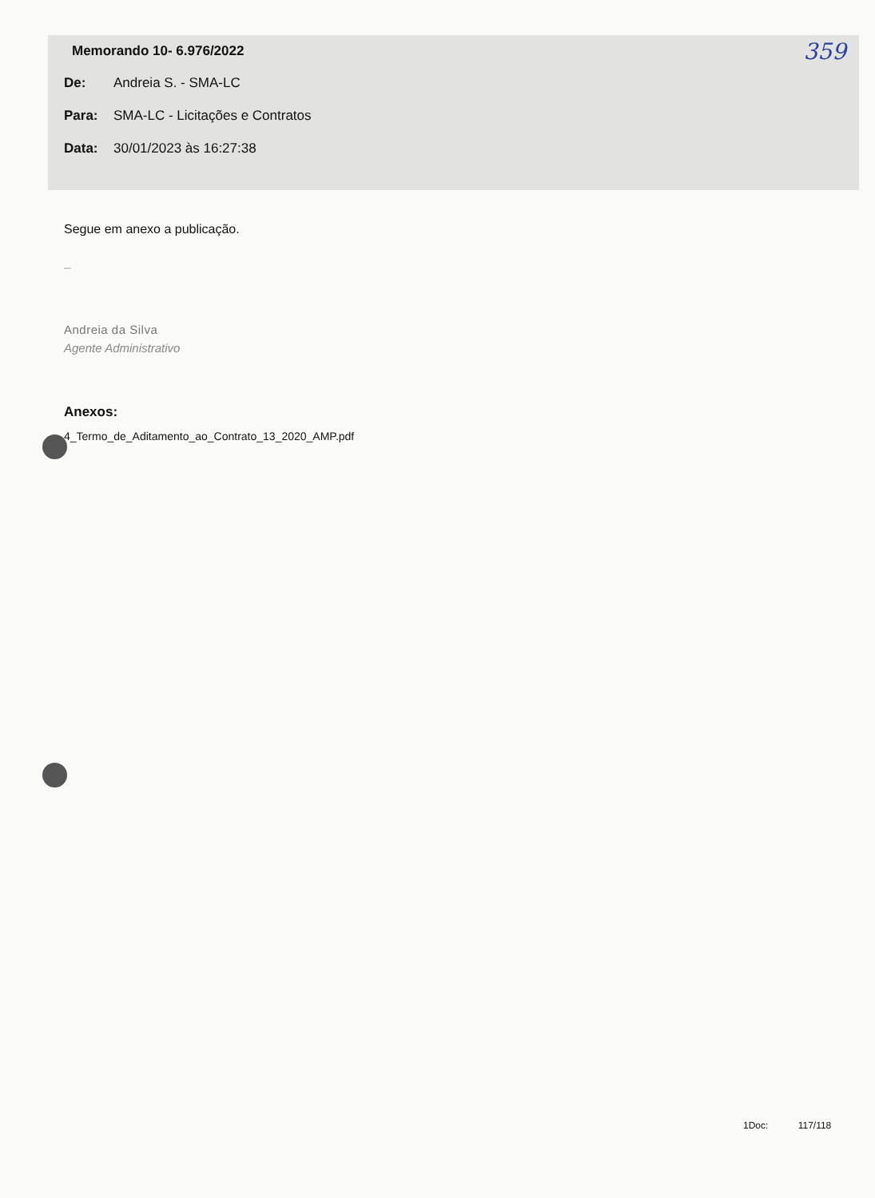Memorando 10- 6.976/2022
De: Andreia S. - SMA-LC
Para: SMA-LC - Licitações e Contratos
Data: 30/01/2023 às 16:27:38
359
Segue em anexo a publicação.
–
Andreia da Silva
Agente Administrativo
Anexos:
4_Termo_de_Aditamento_ao_Contrato_13_2020_AMP.pdf
1Doc: 117/118